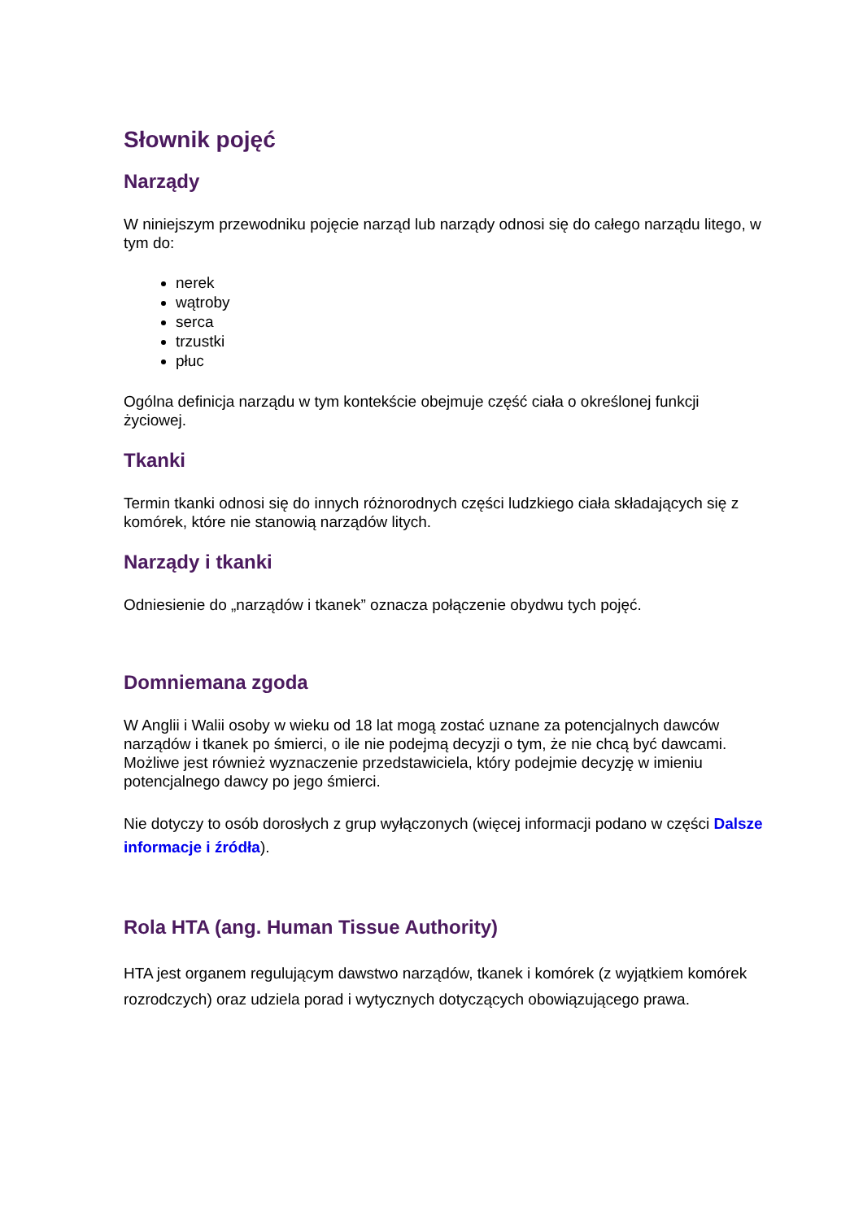Słownik pojęć
Narządy
W niniejszym przewodniku pojęcie narząd lub narządy odnosi się do całego narządu litego, w tym do:
nerek
wątroby
serca
trzustki
płuc
Ogólna definicja narządu w tym kontekście obejmuje część ciała o określonej funkcji życiowej.
Tkanki
Termin tkanki odnosi się do innych różnorodnych części ludzkiego ciała składających się z komórek, które nie stanowią narządów litych.
Narządy i tkanki
Odniesienie do „narządów i tkanek” oznacza połączenie obydwu tych pojęć.
Domniemana zgoda
W Anglii i Walii osoby w wieku od 18 lat mogą zostać uznane za potencjalnych dawców narządów i tkanek po śmierci, o ile nie podejmą decyzji o tym, że nie chcą być dawcami. Możliwe jest również wyznaczenie przedstawiciela, który podejmie decyzję w imieniu potencjalnego dawcy po jego śmierci.
Nie dotyczy to osób dorosłych z grup wyłączonych (więcej informacji podano w części Dalsze informacje i źródła).
Rola HTA (ang. Human Tissue Authority)
HTA jest organem regulującym dawstwo narządów, tkanek i komórek (z wyjątkiem komórek rozrodczych) oraz udziela porad i wytycznych dotyczących obowiązującego prawa.